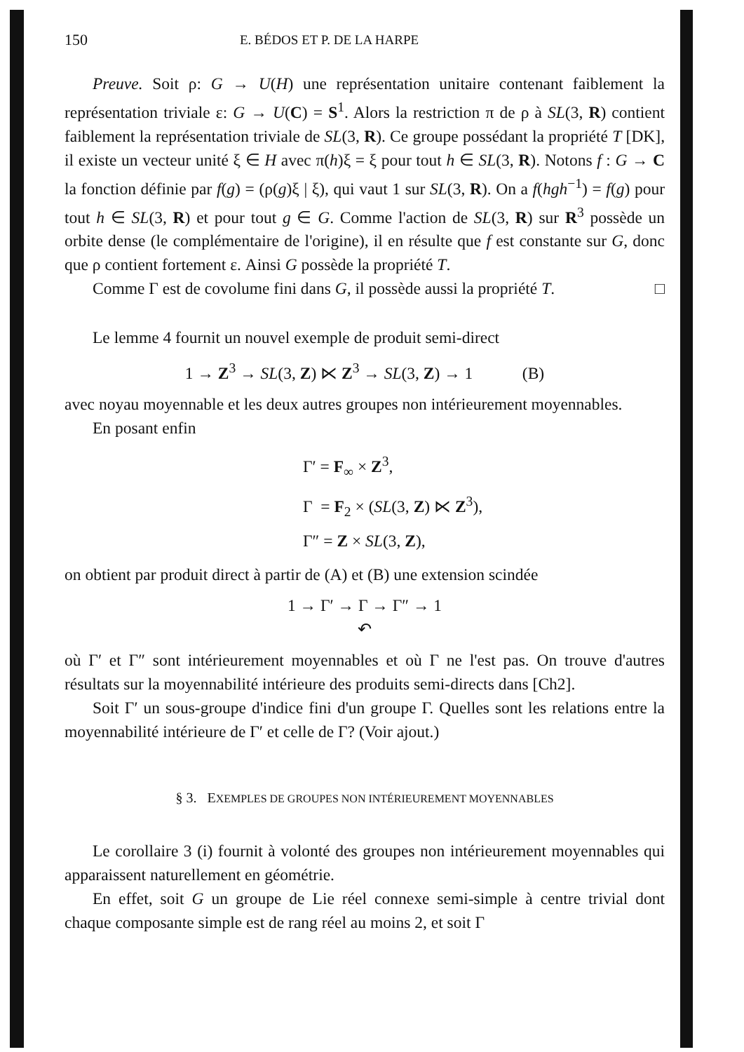150 E. BÉDOS ET P. DE LA HARPE
Preuve. Soit ρ: G → U(H) une représentation unitaire contenant faiblement la représentation triviale ε: G → U(C) = S<sup>1</sup>. Alors la restriction π de ρ à SL(3, R) contient faiblement la représentation triviale de SL(3, R). Ce groupe possédant la propriété T [DK], il existe un vecteur unité ξ ∈ H avec π(h)ξ = ξ pour tout h ∈ SL(3, R). Notons f : G → C la fonction définie par f(g) = (ρ(g)ξ | ξ), qui vaut 1 sur SL(3, R). On a f(hgh<sup>−1</sup>) = f(g) pour tout h ∈ SL(3, R) et pour tout g ∈ G. Comme l'action de SL(3, R) sur R<sup>3</sup> possède un orbite dense (le complémentaire de l'origine), il en résulte que f est constante sur G, donc que ρ contient fortement ε. Ainsi G possède la propriété T.
Comme Γ est de covolume fini dans G, il possède aussi la propriété T. □
Le lemme 4 fournit un nouvel exemple de produit semi-direct
1 → Z<sup>3</sup> → SL(3, Z) ⋉ Z<sup>3</sup> → SL(3, Z) → 1 (B)
avec noyau moyennable et les deux autres groupes non intérieurement moyennables.
En posant enfin
Γ′ = F<sub>∞</sub> × Z<sup>3</sup>,
Γ = F<sub>2</sub> × (SL(3, Z) ⋉ Z<sup>3</sup>),
Γ″ = Z × SL(3, Z),
on obtient par produit direct à partir de (A) et (B) une extension scindée
1 → Γ′ → Γ → Γ″ → 1
↶
où Γ′ et Γ″ sont intérieurement moyennables et où Γ ne l'est pas. On trouve d'autres résultats sur la moyennabilité intérieure des produits semi-directs dans [Ch2].
Soit Γ′ un sous-groupe d'indice fini d'un groupe Γ. Quelles sont les relations entre la moyennabilité intérieure de Γ′ et celle de Γ? (Voir ajout.)
§ 3. EXEMPLES DE GROUPES NON INTÉRIEUREMENT MOYENNABLES
Le corollaire 3 (i) fournit à volonté des groupes non intérieurement moyennables qui apparaissent naturellement en géométrie.
En effet, soit G un groupe de Lie réel connexe semi-simple à centre trivial dont chaque composante simple est de rang réel au moins 2, et soit Γ